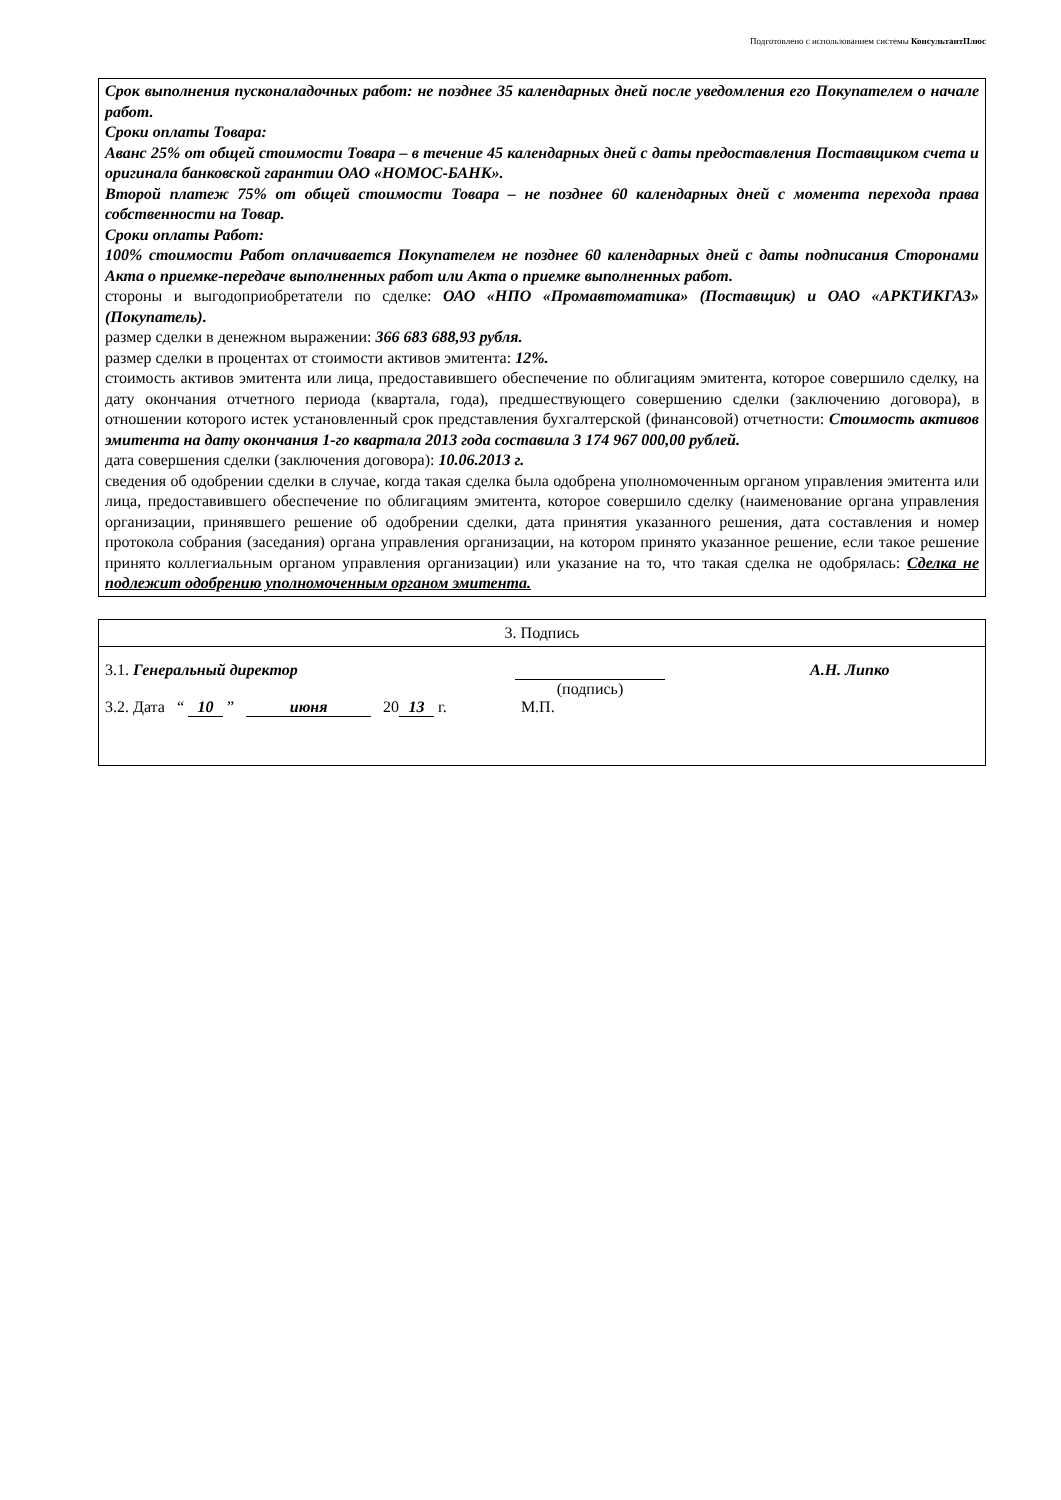Подготовлено с использованием системы КонсультантПлюс
Срок выполнения пусконаладочных работ: не позднее 35 календарных дней после уведомления его Покупателем о начале работ.
Сроки оплаты Товара:
Аванс 25% от общей стоимости Товара – в течение 45 календарных дней с даты предоставления Поставщиком счета и оригинала банковской гарантии ОАО «НОМОС-БАНК».
Второй платеж 75% от общей стоимости Товара – не позднее 60 календарных дней с момента перехода права собственности на Товар.
Сроки оплаты Работ:
100% стоимости Работ оплачивается Покупателем не позднее 60 календарных дней с даты подписания Сторонами Акта о приемке-передаче выполненных работ или Акта о приемке выполненных работ.
стороны и выгодоприобретатели по сделке: ОАО «НПО «Промавтоматика» (Поставщик) и ОАО «АРКТИКГАЗ» (Покупатель).
размер сделки в денежном выражении: 366 683 688,93 рубля.
размер сделки в процентах от стоимости активов эмитента: 12%.
стоимость активов эмитента или лица, предоставившего обеспечение по облигациям эмитента, которое совершило сделку, на дату окончания отчетного периода (квартала, года), предшествующего совершению сделки (заключению договора), в отношении которого истек установленный срок представления бухгалтерской (финансовой) отчетности: Стоимость активов эмитента на дату окончания 1-го квартала 2013 года составила 3 174 967 000,00 рублей.
дата совершения сделки (заключения договора): 10.06.2013 г.
сведения об одобрении сделки в случае, когда такая сделка была одобрена уполномоченным органом управления эмитента или лица, предоставившего обеспечение по облигациям эмитента, которое совершило сделку (наименование органа управления организации, принявшего решение об одобрении сделки, дата принятия указанного решения, дата составления и номер протокола собрания (заседания) органа управления организации, на котором принято указанное решение, если такое решение принято коллегиальным органом управления организации) или указание на то, что такая сделка не одобрялась: Сделка не подлежит одобрению уполномоченным органом эмитента.
| 3. Подпись |
| 3.1. Генеральный директор (подпись) А.Н. Липко 3.2. Дата “ 10 ” июня 20 13 г. М.П. |